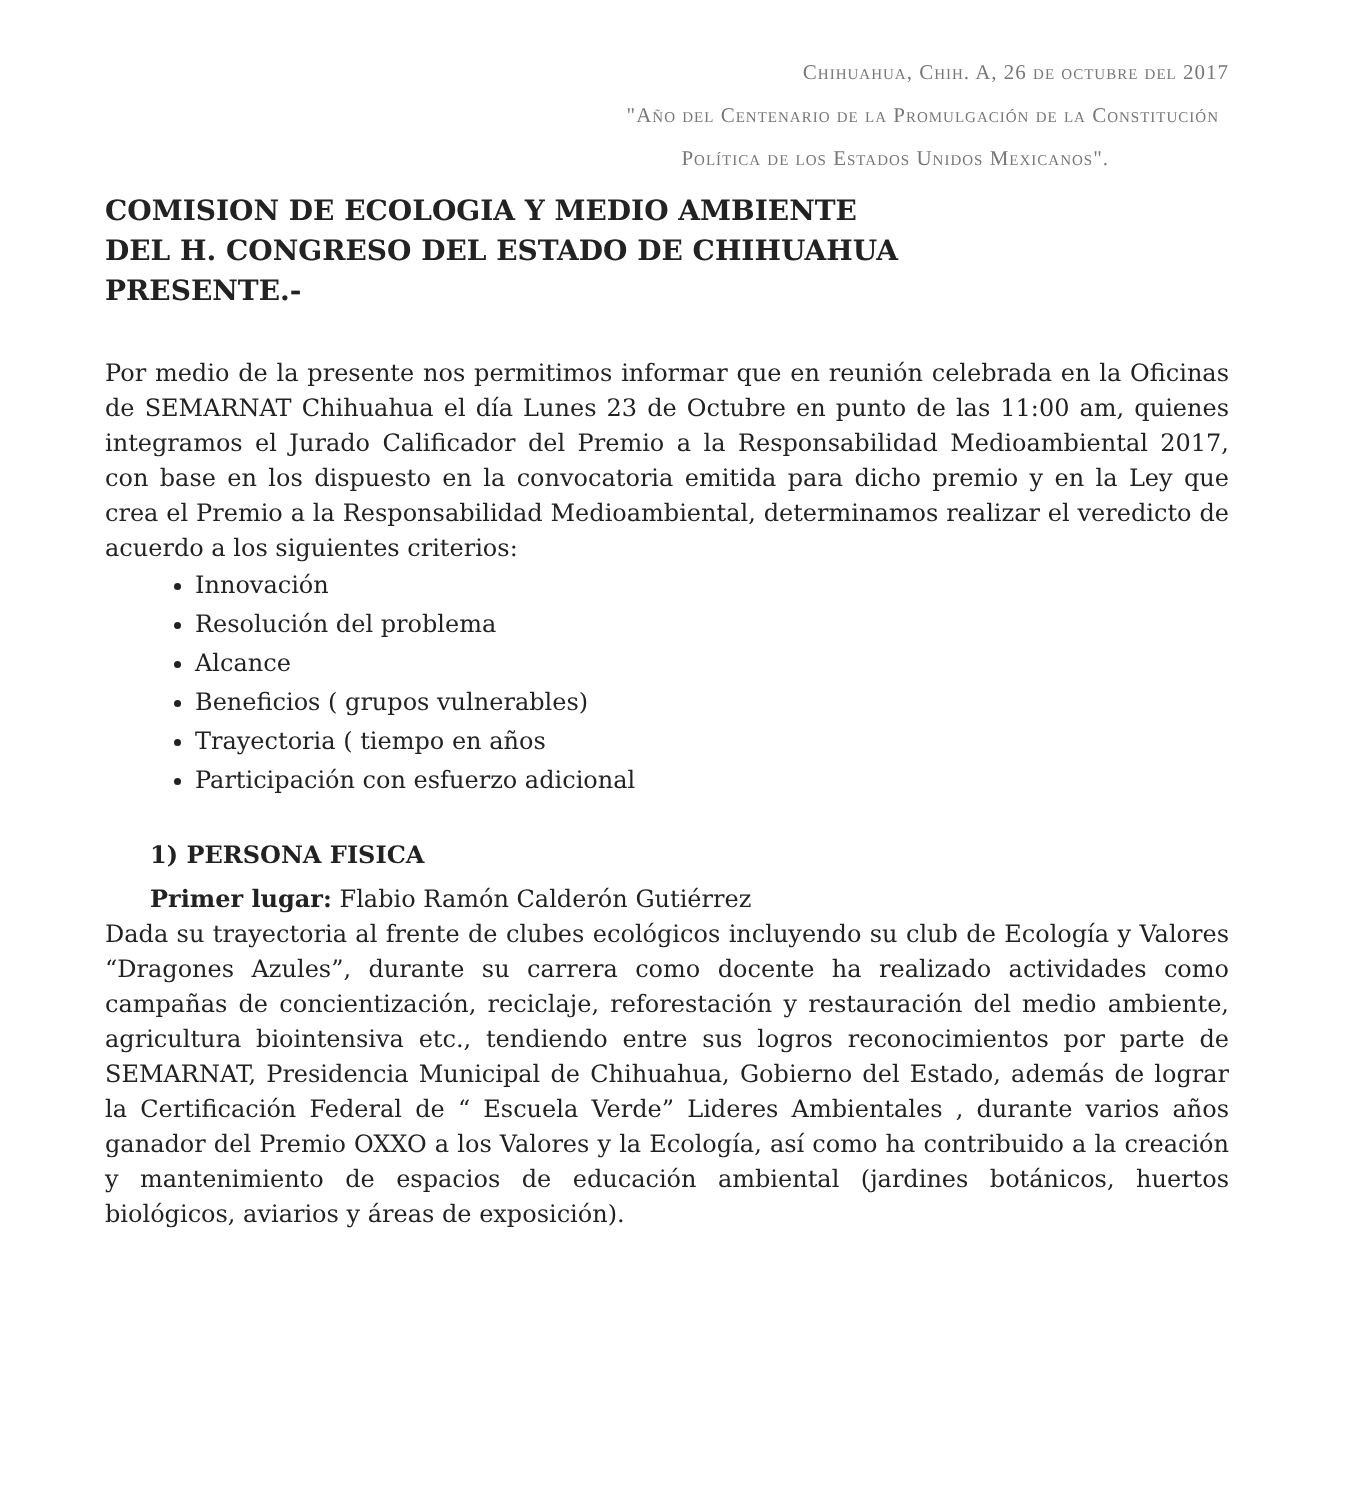Chihuahua, Chih. A, 26 de octubre del 2017
"Año del Centenario de la Promulgación de la Constitución
Política de los Estados Unidos Mexicanos".
COMISION DE ECOLOGIA Y MEDIO AMBIENTE
DEL H. CONGRESO DEL ESTADO DE CHIHUAHUA
PRESENTE.-
Por medio de la presente nos permitimos informar que en reunión celebrada en la Oficinas de SEMARNAT Chihuahua el día Lunes 23 de Octubre en punto de las 11:00 am, quienes integramos el Jurado Calificador del Premio a la Responsabilidad Medioambiental 2017, con base en los dispuesto en la convocatoria emitida para dicho premio y en la Ley que crea el Premio a la Responsabilidad Medioambiental, determinamos realizar el veredicto de acuerdo a los siguientes criterios:
Innovación
Resolución del problema
Alcance
Beneficios ( grupos vulnerables)
Trayectoria ( tiempo en años
Participación con esfuerzo adicional
1) PERSONA FISICA
Primer lugar: Flabio Ramón Calderón Gutiérrez
Dada su trayectoria al frente de clubes ecológicos incluyendo su club de Ecología y Valores “Dragones Azules”, durante su carrera como docente ha realizado actividades como campañas de concientización, reciclaje, reforestación y restauración del medio ambiente, agricultura biointensiva etc., tendiendo entre sus logros reconocimientos por parte de SEMARNAT, Presidencia Municipal de Chihuahua, Gobierno del Estado, además de lograr la Certificación Federal de “ Escuela Verde” Lideres Ambientales , durante varios años ganador del Premio OXXO a los Valores y la Ecología, así como ha contribuido a la creación y mantenimiento de espacios de educación ambiental (jardines botánicos, huertos biológicos, aviarios y áreas de exposición).